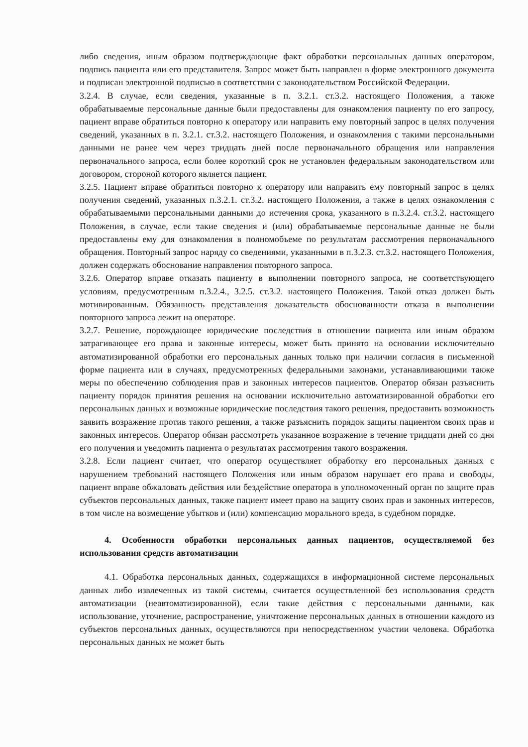либо сведения, иным образом подтверждающие факт обработки персональных данных оператором, подпись пациента или его представителя. Запрос может быть направлен в форме электронного документа и подписан электронной подписью в соответствии с законодательством Российской Федерации.
3.2.4. В случае, если сведения, указанные в п. 3.2.1. ст.3.2. настоящего Положения, а также обрабатываемые персональные данные были предоставлены для ознакомления пациенту по его запросу, пациент вправе обратиться повторно к оператору или направить ему повторный запрос в целях получения сведений, указанных в п. 3.2.1. ст.3.2. настоящего Положения, и ознакомления с такими персональными данными не ранее чем через тридцать дней после первоначального обращения или направления первоначального запроса, если более короткий срок не установлен федеральным законодательством или договором, стороной которого является пациент.
3.2.5. Пациент вправе обратиться повторно к оператору или направить ему повторный запрос в целях получения сведений, указанных п.3.2.1. ст.3.2. настоящего Положения, а также в целях ознакомления с обрабатываемыми персональными данными до истечения срока, указанного в п.3.2.4. ст.3.2. настоящего Положения, в случае, если такие сведения и (или) обрабатываемые персональные данные не были предоставлены ему для ознакомления в полномобъеме по результатам рассмотрения первоначального обращения. Повторный запрос наряду со сведениями, указанными в п.3.2.3. ст.3.2. настоящего Положения, должен содержать обоснование направления повторного запроса.
3.2.6. Оператор вправе отказать пациенту в выполнении повторного запроса, не соответствующего условиям, предусмотренным п.3.2.4., 3.2.5. ст.3.2. настоящего Положения. Такой отказ должен быть мотивированным. Обязанность представления доказательств обоснованности отказа в выполнении повторного запроса лежит на операторе.
3.2.7. Решение, порождающее юридические последствия в отношении пациента или иным образом затрагивающее его права и законные интересы, может быть принято на основании исключительно автоматизированной обработки его персональных данных только при наличии согласия в письменной форме пациента или в случаях, предусмотренных федеральными законами, устанавливающими также меры по обеспечению соблюдения прав и законных интересов пациентов. Оператор обязан разъяснить пациенту порядок принятия решения на основании исключительно автоматизированной обработки его персональных данных и возможные юридические последствия такого решения, предоставить возможность заявить возражение против такого решения, а также разъяснить порядок защиты пациентом своих прав и законных интересов. Оператор обязан рассмотреть указанное возражение в течение тридцати дней со дня его получения и уведомить пациента о результатах рассмотрения такого возражения.
3.2.8. Если пациент считает, что оператор осуществляет обработку его персональных данных с нарушением требований настоящего Положения или иным образом нарушает его права и свободы, пациент вправе обжаловать действия или бездействие оператора в уполномоченный орган по защите прав субъектов персональных данных, также пациент имеет право на защиту своих прав и законных интересов, в том числе на возмещение убытков и (или) компенсацию морального вреда, в судебном порядке.
4. Особенности обработки персональных данных пациентов, осуществляемой без использования средств автоматизации
4.1. Обработка персональных данных, содержащихся в информационной системе персональных данных либо извлеченных из такой системы, считается осуществленной без использования средств автоматизации (неавтоматизированной), если такие действия с персональными данными, как использование, уточнение, распространение, уничтожение персональных данных в отношении каждого из субъектов персональных данных, осуществляются при непосредственном участии человека. Обработка персональных данных не может быть